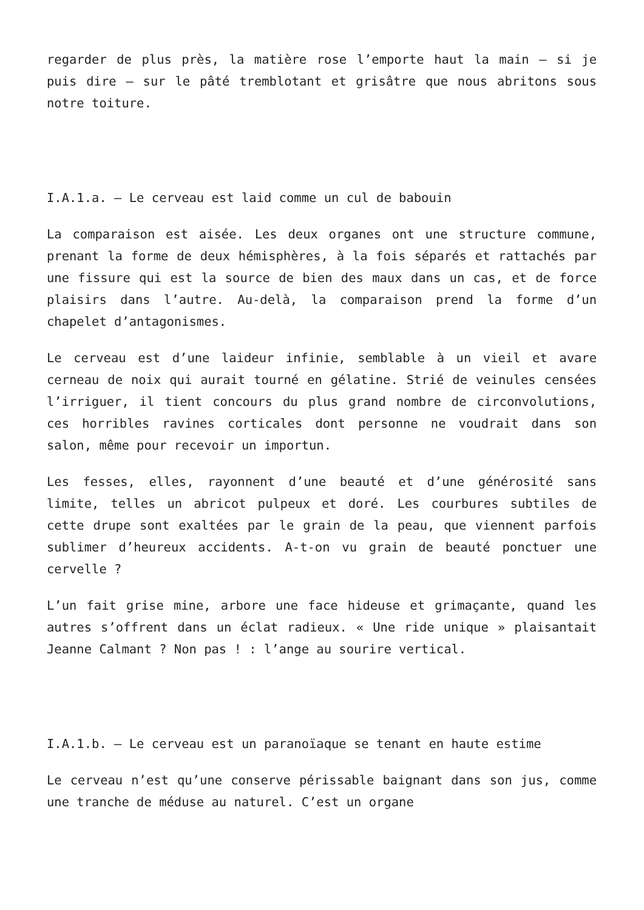regarder de plus près, la matière rose l’emporte haut la main – si je puis dire – sur le pâté tremblotant et grisâtre que nous abritons sous notre toiture.
I.A.1.a. – Le cerveau est laid comme un cul de babouin
La comparaison est aisée. Les deux organes ont une structure commune, prenant la forme de deux hémisphères, à la fois séparés et rattachés par une fissure qui est la source de bien des maux dans un cas, et de force plaisirs dans l’autre. Au-delà, la comparaison prend la forme d’un chapelet d’antagonismes.
Le cerveau est d’une laideur infinie, semblable à un vieil et avare cerneau de noix qui aurait tourné en gélatine. Strié de veinules censées l’irriguer, il tient concours du plus grand nombre de circonvolutions, ces horribles ravines corticales dont personne ne voudrait dans son salon, même pour recevoir un importun.
Les fesses, elles, rayonnent d’une beauté et d’une générosité sans limite, telles un abricot pulpeux et doré. Les courbures subtiles de cette drupe sont exaltées par le grain de la peau, que viennent parfois sublimer d’heureux accidents. A-t-on vu grain de beauté ponctuer une cervelle ?
L’un fait grise mine, arbore une face hideuse et grimaçante, quand les autres s’offrent dans un éclat radieux. « Une ride unique » plaisantait Jeanne Calmant ? Non pas ! : l’ange au sourire vertical.
I.A.1.b. – Le cerveau est un paranoïaque se tenant en haute estime
Le cerveau n’est qu’une conserve périssable baignant dans son jus, comme une tranche de méduse au naturel. C’est un organe